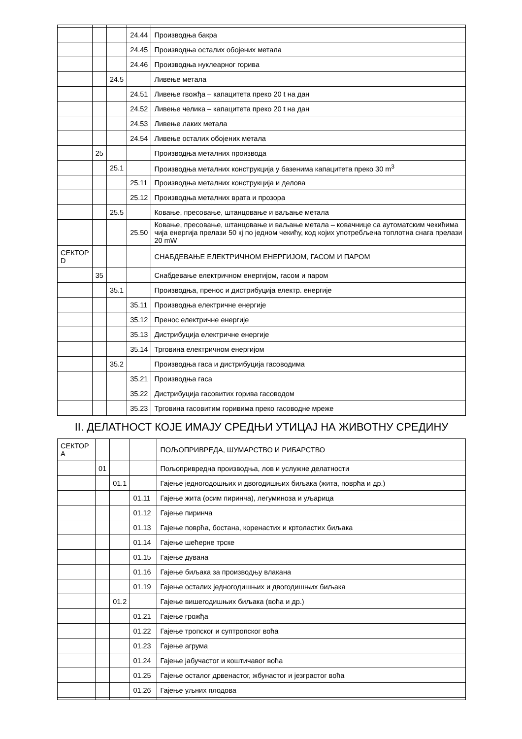| | | | 24.44 | Производња бакра |
| | | | 24.45 | Производња осталих обојених метала |
| | | | 24.46 | Производња нуклеарног горива |
| | | 24.5 | | Ливење метала |
| | | | 24.51 | Ливење гвожђа – капацитета преко 20 t на дан |
| | | | 24.52 | Ливење челика – капацитета преко 20 t на дан |
| | | | 24.53 | Ливење лаких метала |
| | | | 24.54 | Ливење осталих обојених метала |
| | 25 | | | Производња металних производа |
| | | 25.1 | | Производња металних конструкција у базенима капацитета преко 30 m<sup>3</sup> |
| | | | 25.11 | Производња металних конструкција и делова |
| | | | 25.12 | Производња металних врата и прозора |
| | | 25.5 | | Ковање, пресовање, штанцовање и ваљање метала |
| | | | 25.50 | Ковање, пресовање, штанцовање и ваљање метала – ковачнице са аутоматским чекићима чија енергија прелази 50 кј по једном чекићу, код којих употребљена топлотна снага прелази 20 mW |
| СЕКТОР D | | | | СНАБДЕВАЊЕ ЕЛЕКТРИЧНОМ ЕНЕРГИЈОМ, ГАСОМ И ПАРОМ |
| | 35 | | | Снабдевање електричном енергијом, гасом и паром |
| | | 35.1 | | Производња, пренос и дистрибуција електр. енергије |
| | | | 35.11 | Производња електричне енергије |
| | | | 35.12 | Пренос електричне енергије |
| | | | 35.13 | Дистрибуција електричне енергије |
| | | | 35.14 | Трговина електричном енергијом |
| | | 35.2 | | Производња гаса и дистрибуција гасоводима |
| | | | 35.21 | Производња гаса |
| | | | 35.22 | Дистрибуција гасовитих горива гасоводом |
| | | | 35.23 | Трговина гасовитим горивима преко гасоводне мреже |
II. ДЕЛАТНОСТ КОЈЕ ИМАЈУ СРЕДЊИ УТИЦАЈ НА ЖИВОТНУ СРЕДИНУ
| СЕКТОР A | | | | ПОЉОПРИВРЕДА, ШУМАРСТВО И РИБАРСТВО |
| | 01 | | | Пољопривредна производња, лов и услужне делатности |
| | | 01.1 | | Гајење једногодошњих и двогодишњих биљака (жита, поврћа и др.) |
| | | | 01.11 | Гајење жита (осим пиринча), легуминоза и уљарица |
| | | | 01.12 | Гајење пиринча |
| | | | 01.13 | Гајење поврћа, бостана, коренастих и кртоластих биљака |
| | | | 01.14 | Гајење шећерне трске |
| | | | 01.15 | Гајење дувана |
| | | | 01.16 | Гајење биљака за производњу влакана |
| | | | 01.19 | Гајење осталих једногодишњих и двогодишњих биљака |
| | | 01.2 | | Гајење вишегодишњих биљака (воћа и др.) |
| | | | 01.21 | Гајење грожђа |
| | | | 01.22 | Гајење тропског и суптропског воћа |
| | | | 01.23 | Гајење агрума |
| | | | 01.24 | Гајење јабучастог и коштичавог воћа |
| | | | 01.25 | Гајење осталог дрвенастог, жбунастог и језграстог воћа |
| | | | 01.26 | Гајење уљних плодова |